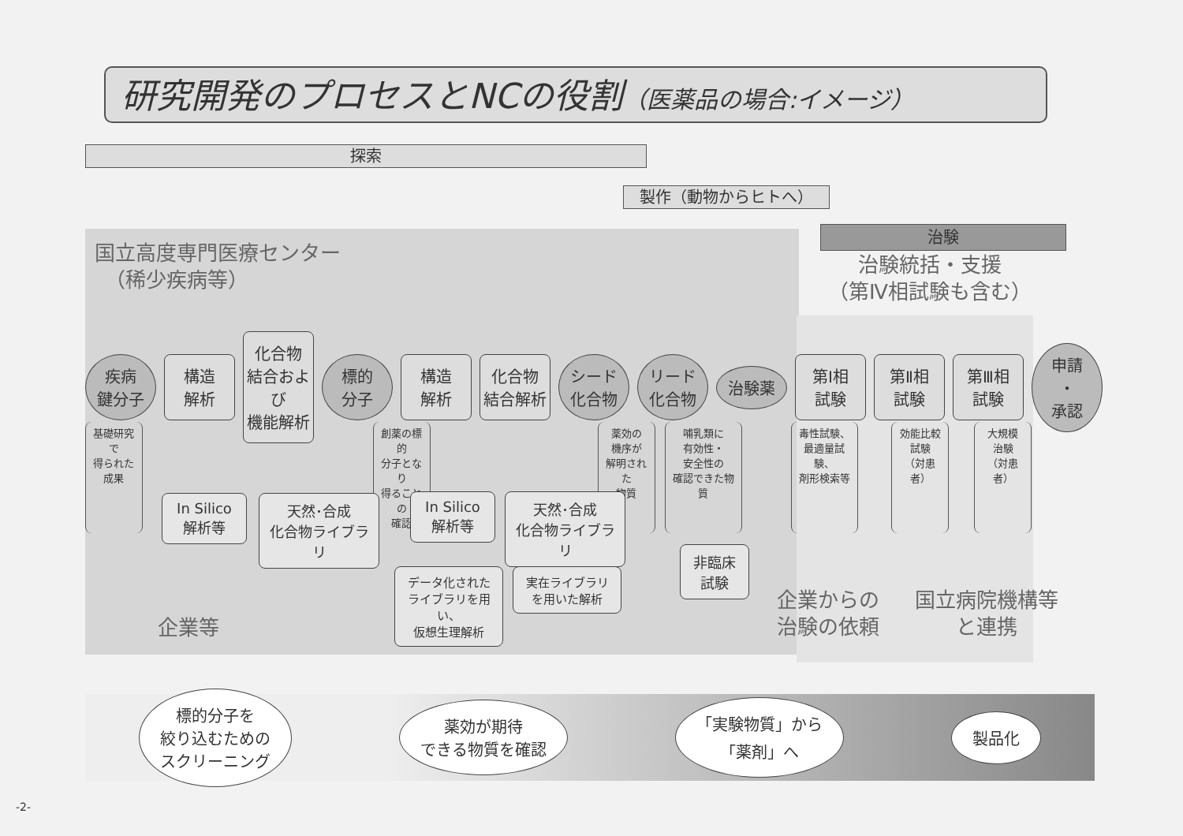研究開発のプロセスとNCの役割（医薬品の場合:イメージ）
探索
製作（動物からヒトへ）
治験
国立高度専門医療センター
　（稀少疾病等）
治験統括・支援
（第Ⅳ相試験も含む）
疾病
鍵分子
構造
解析
化合物
結合および
機能解析
標的
分子
構造
解析
化合物
結合解析
シード
化合物
リード
化合物
治験薬
第Ⅰ相
試験
第Ⅱ相
試験
第Ⅲ相
試験
申請
・
承認
基礎研究で
得られた
成果
創薬の標的
分子となり
得ることの
確認
薬効の
機序が
解明された
物質
哺乳類に
有効性・
安全性の
確認できた物質
毒性試験、
最適量試験、
剤形検索等
効能比較
試験
（対患者）
大規模
治験
（対患者）
In Silico
解析等
天然･合成
化合物ライブラリ
In Silico
解析等
天然･合成
化合物ライブラリ
非臨床
試験
データ化された
ライブラリを用い、
仮想生理解析
実在ライブラリ
を用いた解析
企業等
企業からの
治験の依頼
国立病院機構等
と連携
標的分子を
絞り込むための
スクリーニング
薬効が期待
できる物質を確認
「実験物質」から
「薬剤」へ
製品化
-2-